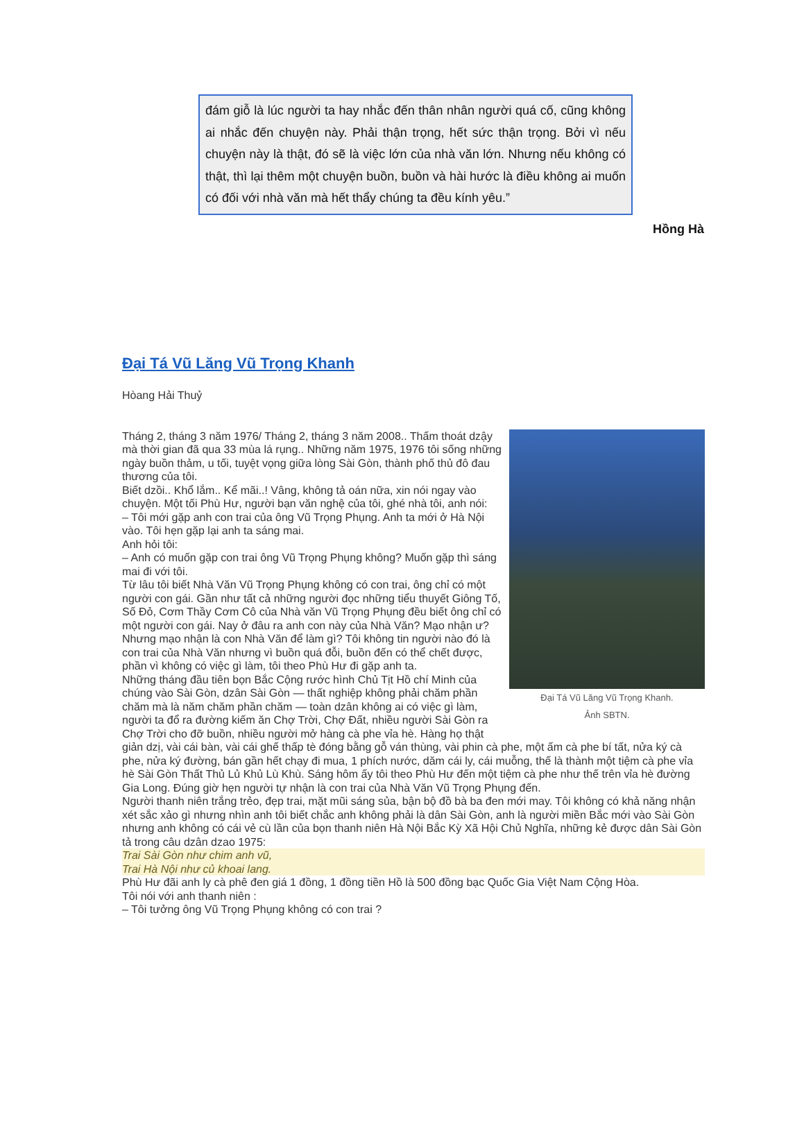đám giỗ là lúc người ta hay nhắc đến thân nhân người quá cố, cũng không ai nhắc đến chuyện này. Phải thận trọng, hết sức thận trọng. Bởi vì nếu chuyện này là thật, đó sẽ là việc lớn của nhà văn lớn. Nhưng nếu không có thật, thì lại thêm một chuyện buồn, buồn và hài hước là điều không ai muốn có đối với nhà văn mà hết thẩy chúng ta đều kính yêu.”
Hồng Hà
Đại Tá Vũ Lăng Vũ Trọng Khanh
Hòang Hải Thuỷ
Đại Tá Vũ Lăng Vũ Trọng Khanh.
Ảnh SBTN.
Tháng 2, tháng 3 năm 1976/ Tháng 2, tháng 3 năm 2008.. Thấm thoát dzậy mà thời gian đã qua 33 mùa lá rụng.. Những năm 1975, 1976 tôi sống những ngày buồn thảm, u tối, tuyệt vọng giữa lòng Sài Gòn, thành phố thủ đô đau thương của tôi.
Biết dzồi.. Khổ lắm.. Kể mãi..! Vâng, không tả oán nữa, xin nói ngay vào chuyện. Một tối Phù Hư, người bạn văn nghệ của tôi, ghé nhà tôi, anh nói:
– Tôi mới gặp anh con trai của ông Vũ Trọng Phụng. Anh ta mới ở Hà Nội vào. Tôi hẹn gặp lại anh ta sáng mai.
Anh hỏi tôi:
– Anh có muốn gặp con trai ông Vũ Trọng Phụng không? Muốn gặp thì sáng mai đi với tôi.
Từ lâu tôi biết Nhà Văn Vũ Trọng Phụng không có con trai, ông chỉ có một người con gái. Gần như tất cả những người đọc những tiểu thuyết Giông Tố, Số Đỏ, Cơm Thầy Cơm Cô của Nhà văn Vũ Trọng Phụng đều biết ông chỉ có một người con gái. Nay ở đâu ra anh con này của Nhà Văn? Mạo nhận ư? Nhưng mạo nhận là con Nhà Văn để làm gì? Tôi không tin người nào đó là con trai của Nhà Văn nhưng vì buồn quá đỗi, buồn đến có thể chết được, phần vì không có việc gì làm, tôi theo Phù Hư đi gặp anh ta.
Những tháng đầu tiên bọn Bắc Cộng rước hình Chủ Tịt Hồ chí Minh của chúng vào Sài Gòn, dzân Sài Gòn — thất nghiệp không phải chăm phần chăm mà là năm chăm phần chăm — toàn dzân không ai có việc gì làm, người ta đổ ra đường kiếm ăn Chợ Trời, Chợ Đất, nhiều người Sài Gòn ra Chợ Trời cho đỡ buồn, nhiều người mở hàng cà phe vỉa hè. Hàng họ thật giản dzị, vài cái bàn, vài cái ghế thấp tè đóng bằng gỗ ván thùng, vài phin cà phe, một ấm cà phe bí tất, nửa ký cà phe, nửa ký đường, bán gần hết chạy đi mua, 1 phích nước, dăm cái ly, cái muỗng, thế là thành một tiệm cà phe vỉa hè Sài Gòn Thất Thủ Lủ Khủ Lù Khù. Sáng hôm ấy tôi theo Phù Hư đến một tiệm cà phe như thế trên vỉa hè đường Gia Long. Đúng giờ hẹn người tự nhận là con trai của Nhà Văn Vũ Trọng Phụng đến.
Người thanh niên trắng trẻo, đẹp trai, mặt mũi sáng sủa, bận bộ đồ bà ba đen mới may. Tôi không có khả năng nhận xét sắc xảo gì nhưng nhìn anh tôi biết chắc anh không phải là dân Sài Gòn, anh là người miền Bắc mới vào Sài Gòn nhưng anh không có cái vẻ cù lần của bọn thanh niên Hà Nội Bắc Kỳ Xã Hội Chủ Nghĩa, những kẻ được dân Sài Gòn tả trong câu dzân dzao 1975:
Trai Sài Gòn như chim anh vũ,
Trai Hà Nội như củ khoai lang.
Phù Hư đãi anh ly cà phê đen giá 1 đồng, 1 đồng tiền Hồ là 500 đồng bạc Quốc Gia Việt Nam Cộng Hòa.
Tôi nói với anh thanh niên :
– Tôi tưởng ông Vũ Trọng Phụng không có con trai ?